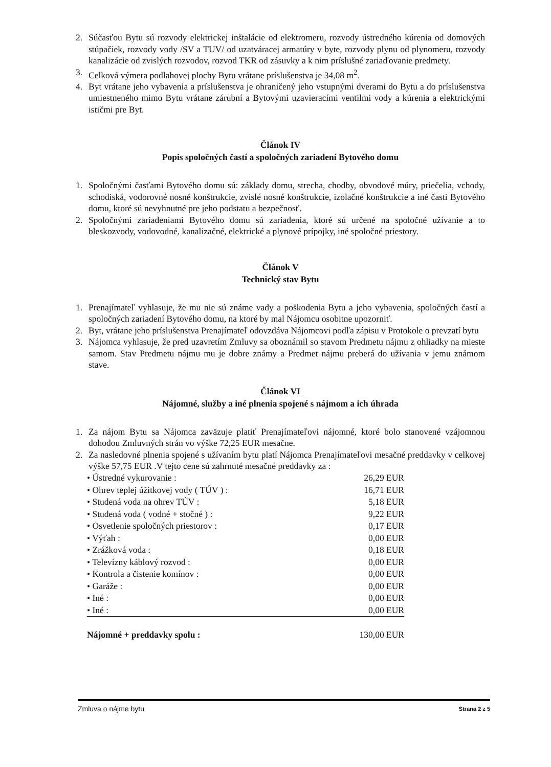2. Súčasťou Bytu sú rozvody elektrickej inštalácie od elektromeru, rozvody ústredného kúrenia od domových stúpačiek, rozvody vody /SV a TUV/ od uzatváracej armatúry v byte, rozvody plynu od plynomeru, rozvody kanalizácie od zvislých rozvodov, rozvod TKR od zásuvky a k nim príslušné zariaďovanie predmety.
3. Celková výmera podlahovej plochy Bytu vrátane príslušenstva je 34,08 m<sup>2</sup>.
4. Byt vrátane jeho vybavenia a príslušenstva je ohraničený jeho vstupnými dverami do Bytu a do príslušenstva umiestneného mimo Bytu vrátane zárubní a Bytovými uzavieracími ventilmi vody a kúrenia a elektrickými ističmi pre Byt.
Článok IV
Popis spoločných častí a spoločných zariadení Bytového domu
1. Spoločnými časťami Bytového domu sú: základy domu, strecha, chodby, obvodové múry, priečelia, vchody, schodiská, vodorovné nosné konštrukcie, zvislé nosné konštrukcie, izolačné konštrukcie a iné časti Bytového domu, ktoré sú nevyhnutné pre jeho podstatu a bezpečnosť.
2. Spoločnými zariadeniami Bytového domu sú zariadenia, ktoré sú určené na spoločné užívanie a to bleskozvody, vodovodné, kanalizačné, elektrické a plynové prípojky, iné spoločné priestory.
Článok V
Technický stav Bytu
1. Prenajímateľ vyhlasuje, že mu nie sú známe vady a poškodenia Bytu a jeho vybavenia, spoločných častí a spoločných zariadení Bytového domu, na ktoré by mal Nájomcu osobitne upozorniť.
2. Byt, vrátane jeho príslušenstva Prenajímateľ odovzdáva Nájomcovi podľa zápisu v Protokole o prevzatí bytu
3. Nájomca vyhlasuje, že pred uzavretím Zmluvy sa oboznámil so stavom Predmetu nájmu z ohliadky na mieste samom. Stav Predmetu nájmu mu je dobre známy a Predmet nájmu preberá do užívania v jemu známom stave.
Článok VI
Nájomné, služby a iné plnenia spojené s nájmom a ich úhrada
1. Za nájom Bytu sa Nájomca zaväzuje platiť Prenajímateľovi nájomné, ktoré bolo stanovené vzájomnou dohodou Zmluvných strán vo výške 72,25 EUR mesačne.
2. Za nasledovné plnenia spojené s užívaním bytu platí Nájomca Prenajímateľovi mesačné preddavky v celkovej výške 57,75 EUR .V tejto cene sú zahrnuté mesačné preddavky za :
| • Ústredné vykurovanie : | 26,29 EUR |
| • Ohrev teplej úžitkovej vody ( TÚV ) : | 16,71 EUR |
| • Studená voda na ohrev TÚV : | 5,18 EUR |
| • Studená voda ( vodné + stočné ) : | 9,22 EUR |
| • Osvetlenie spoločných priestorov : | 0,17 EUR |
| • Výťah : | 0,00 EUR |
| • Zrážková voda : | 0,18 EUR |
| • Televízny káblový rozvod : | 0,00 EUR |
| • Kontrola a čistenie komínov : | 0,00 EUR |
| • Garáže : | 0,00 EUR |
| • Iné : | 0,00 EUR |
| • Iné : | 0,00 EUR |
| Nájomné + preddavky spolu : | 130,00 EUR |
Zmluva o nájme bytu Strana 2 z 5